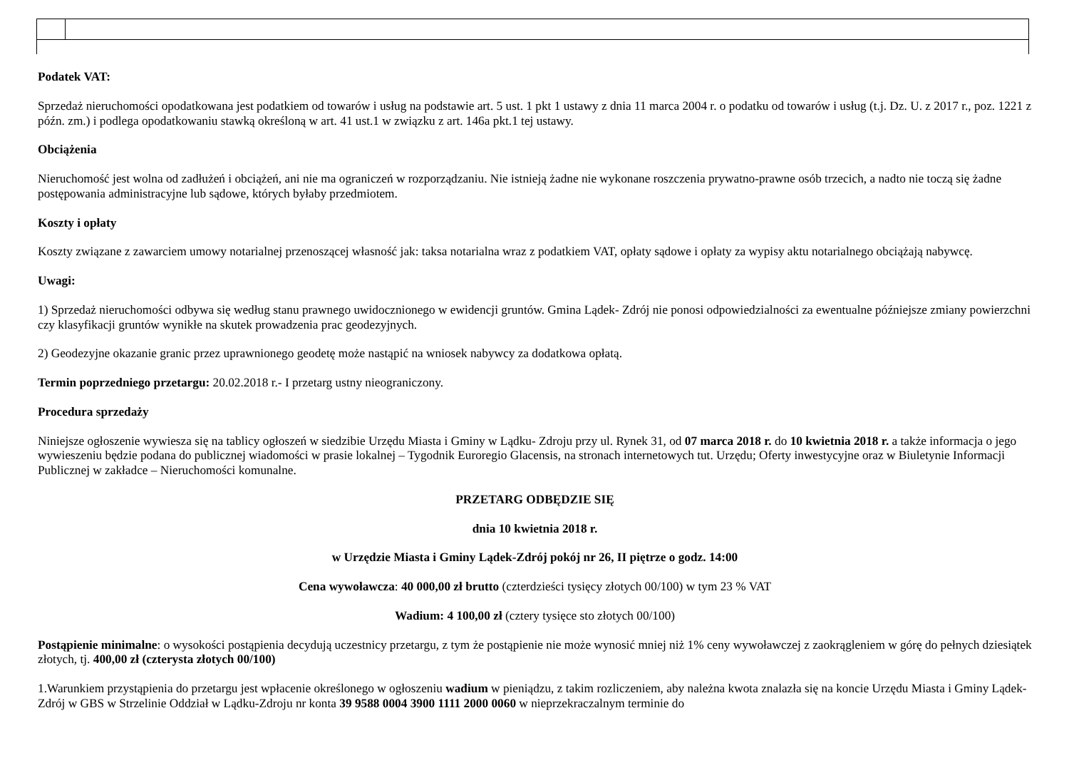Podatek VAT:
Sprzedaż nieruchomości opodatkowana jest podatkiem od towarów i usług na podstawie art. 5 ust. 1 pkt 1 ustawy z dnia 11 marca 2004 r. o podatku od towarów i usług (t.j. Dz. U. z 2017 r., poz. 1221 z późn. zm.) i podlega opodatkowaniu stawką określoną w art. 41 ust.1 w związku z art. 146a pkt.1 tej ustawy.
Obciążenia
Nieruchomość jest wolna od zadłużeń i obciążeń, ani nie ma ograniczeń w rozporządzaniu. Nie istnieją żadne nie wykonane roszczenia prywatno-prawne osób trzecich, a nadto nie toczą się żadne postępowania administracyjne lub sądowe, których byłaby przedmiotem.
Koszty i opłaty
Koszty związane z zawarciem umowy notarialnej przenoszącej własność jak: taksa notarialna wraz z podatkiem VAT, opłaty sądowe i opłaty za wypisy aktu notarialnego obciążają nabywcę.
Uwagi:
1) Sprzedaż nieruchomości odbywa się według stanu prawnego uwidocznionego w ewidencji gruntów. Gmina Lądek- Zdrój nie ponosi odpowiedzialności za ewentualne późniejsze zmiany powierzchni czy klasyfikacji gruntów wynikłe na skutek prowadzenia prac geodezyjnych.
2) Geodezyjne okazanie granic przez uprawnionego geodetę może nastąpić na wniosek nabywcy za dodatkowa opłatą.
Termin poprzedniego przetargu: 20.02.2018 r.- I przetarg ustny nieograniczony.
Procedura sprzedaży
Niniejsze ogłoszenie wywiesza się na tablicy ogłoszeń w siedzibie Urzędu Miasta i Gminy w Lądku- Zdroju przy ul. Rynek 31, od 07 marca 2018 r. do 10 kwietnia 2018 r. a także informacja o jego wywieszeniu będzie podana do publicznej wiadomości w prasie lokalnej – Tygodnik Euroregio Glacensis, na stronach internetowych tut. Urzędu; Oferty inwestycyjne oraz w Biuletynie Informacji Publicznej w zakładce – Nieruchomości komunalne.
PRZETARG ODBĘDZIE SIĘ
dnia 10 kwietnia 2018 r.
w Urzędzie Miasta i Gminy Lądek-Zdrój pokój nr 26, II piętrze o godz. 14:00
Cena wywoławcza: 40 000,00 zł brutto (czterdzieści tysięcy złotych 00/100) w tym 23 % VAT
Wadium: 4 100,00 zł (cztery tysięce sto złotych 00/100)
Postąpienie minimalne: o wysokości postąpienia decydują uczestnicy przetargu, z tym że postąpienie nie może wynosić mniej niż 1% ceny wywoławczej z zaokrągleniem w górę do pełnych dziesiątek złotych, tj. 400,00 zł (czterysta złotych 00/100)
1.Warunkiem przystąpienia do przetargu jest wpłacenie określonego w ogłoszeniu wadium w pieniądzu, z takim rozliczeniem, aby należna kwota znalazła się na koncie Urzędu Miasta i Gminy Lądek-Zdrój w GBS w Strzelinie Oddział w Lądku-Zdroju nr konta 39 9588 0004 3900 1111 2000 0060 w nieprzekraczalnym terminie do